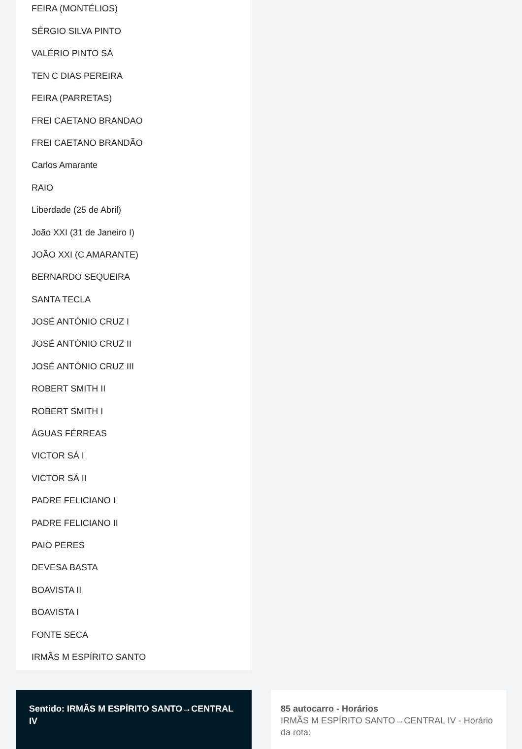FEIRA (MONTÉLIOS)
SÉRGIO SILVA PINTO
VALÉRIO PINTO SÁ
TEN C DIAS PEREIRA
FEIRA (PARRETAS)
FREI CAETANO BRANDAO
FREI CAETANO BRANDÃO
Carlos Amarante
RAIO
Liberdade (25 de Abril)
João XXI (31 de Janeiro I)
JOÃO XXI (C AMARANTE)
BERNARDO SEQUEIRA
SANTA TECLA
JOSÉ ANTÓNIO CRUZ I
JOSÉ ANTÓNIO CRUZ II
JOSÉ ANTÓNIO CRUZ III
ROBERT SMITH II
ROBERT SMITH I
ÁGUAS FÉRREAS
VICTOR SÁ I
VICTOR SÁ II
PADRE FELICIANO I
PADRE FELICIANO II
PAIO PERES
DEVESA BASTA
BOAVISTA II
BOAVISTA I
FONTE SECA
IRMÃS M ESPÍRITO SANTO
Sentido: IRMÃS M ESPÍRITO SANTO→CENTRAL IV
85 autocarro - Horários
IRMÃS M ESPÍRITO SANTO→CENTRAL IV - Horário da rota: